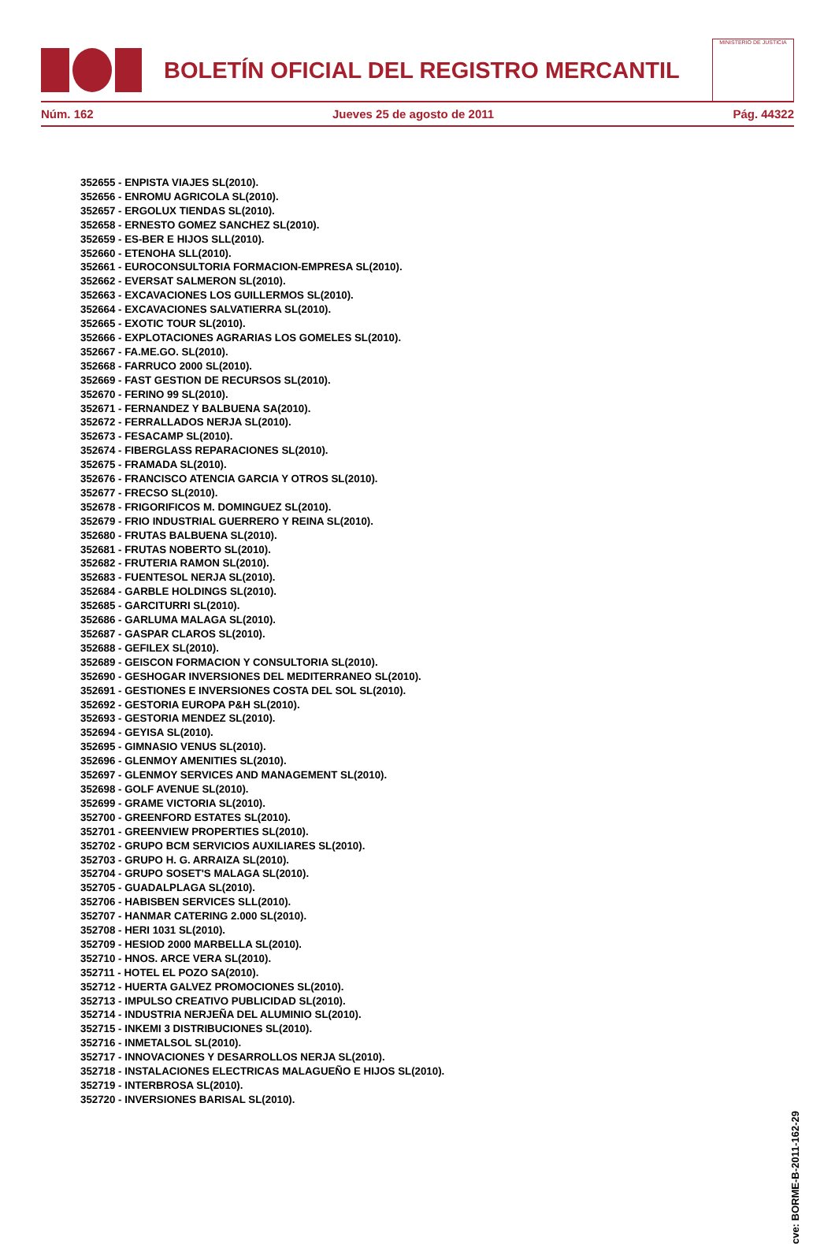BOLETÍN OFICIAL DEL REGISTRO MERCANTIL
MINISTERIO DE JUSTICIA
Núm. 162 Jueves 25 de agosto de 2011 Pág. 44322
352655 - ENPISTA VIAJES SL(2010).
352656 - ENROMU AGRICOLA SL(2010).
352657 - ERGOLUX TIENDAS SL(2010).
352658 - ERNESTO GOMEZ SANCHEZ SL(2010).
352659 - ES-BER E HIJOS SLL(2010).
352660 - ETENOHA SLL(2010).
352661 - EUROCONSULTORIA FORMACION-EMPRESA SL(2010).
352662 - EVERSAT SALMERON SL(2010).
352663 - EXCAVACIONES LOS GUILLERMOS SL(2010).
352664 - EXCAVACIONES SALVATIERRA SL(2010).
352665 - EXOTIC TOUR SL(2010).
352666 - EXPLOTACIONES AGRARIAS LOS GOMELES SL(2010).
352667 - FA.ME.GO. SL(2010).
352668 - FARRUCO 2000 SL(2010).
352669 - FAST GESTION DE RECURSOS SL(2010).
352670 - FERINO 99 SL(2010).
352671 - FERNANDEZ Y BALBUENA SA(2010).
352672 - FERRALLADOS NERJA SL(2010).
352673 - FESACAMP SL(2010).
352674 - FIBERGLASS REPARACIONES SL(2010).
352675 - FRAMADA SL(2010).
352676 - FRANCISCO ATENCIA GARCIA Y OTROS SL(2010).
352677 - FRECSO SL(2010).
352678 - FRIGORIFICOS M. DOMINGUEZ SL(2010).
352679 - FRIO INDUSTRIAL GUERRERO Y REINA SL(2010).
352680 - FRUTAS BALBUENA SL(2010).
352681 - FRUTAS NOBERTO SL(2010).
352682 - FRUTERIA RAMON SL(2010).
352683 - FUENTESOL NERJA SL(2010).
352684 - GARBLE HOLDINGS SL(2010).
352685 - GARCITURRI SL(2010).
352686 - GARLUMA MALAGA SL(2010).
352687 - GASPAR CLAROS SL(2010).
352688 - GEFILEX SL(2010).
352689 - GEISCON FORMACION Y CONSULTORIA SL(2010).
352690 - GESHOGAR INVERSIONES DEL MEDITERRANEO SL(2010).
352691 - GESTIONES E INVERSIONES COSTA DEL SOL SL(2010).
352692 - GESTORIA EUROPA P&H SL(2010).
352693 - GESTORIA MENDEZ SL(2010).
352694 - GEYISA SL(2010).
352695 - GIMNASIO VENUS SL(2010).
352696 - GLENMOY AMENITIES SL(2010).
352697 - GLENMOY SERVICES AND MANAGEMENT SL(2010).
352698 - GOLF AVENUE SL(2010).
352699 - GRAME VICTORIA SL(2010).
352700 - GREENFORD ESTATES SL(2010).
352701 - GREENVIEW PROPERTIES SL(2010).
352702 - GRUPO BCM SERVICIOS AUXILIARES SL(2010).
352703 - GRUPO H. G. ARRAIZA SL(2010).
352704 - GRUPO SOSET'S MALAGA SL(2010).
352705 - GUADALPLAGA SL(2010).
352706 - HABISBEN SERVICES SLL(2010).
352707 - HANMAR CATERING 2.000 SL(2010).
352708 - HERI 1031 SL(2010).
352709 - HESIOD 2000 MARBELLA SL(2010).
352710 - HNOS. ARCE VERA SL(2010).
352711 - HOTEL EL POZO SA(2010).
352712 - HUERTA GALVEZ PROMOCIONES SL(2010).
352713 - IMPULSO CREATIVO PUBLICIDAD SL(2010).
352714 - INDUSTRIA NERJEÑA DEL ALUMINIO SL(2010).
352715 - INKEMI 3 DISTRIBUCIONES SL(2010).
352716 - INMETALSOL SL(2010).
352717 - INNOVACIONES Y DESARROLLOS NERJA SL(2010).
352718 - INSTALACIONES ELECTRICAS MALAGUEÑO E HIJOS SL(2010).
352719 - INTERBROSA SL(2010).
352720 - INVERSIONES BARISAL SL(2010).
cve: BORME-B-2011-162-29